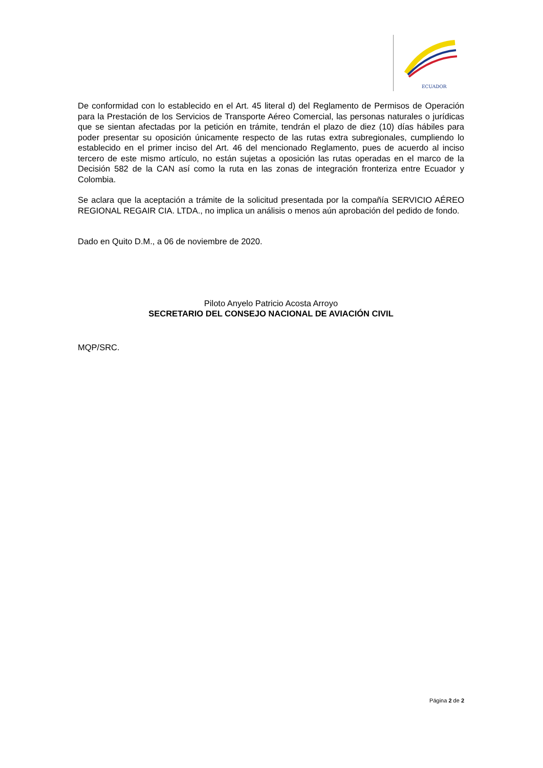ECUADOR
De conformidad con lo establecido en el Art. 45 literal d) del Reglamento de Permisos de Operación para la Prestación de los Servicios de Transporte Aéreo Comercial, las personas naturales o jurídicas que se sientan afectadas por la petición en trámite, tendrán el plazo de diez (10) días hábiles para poder presentar su oposición únicamente respecto de las rutas extra subregionales, cumpliendo lo establecido en el primer inciso del Art. 46 del mencionado Reglamento, pues de acuerdo al inciso tercero de este mismo artículo, no están sujetas a oposición las rutas operadas en el marco de la Decisión 582 de la CAN así como la ruta en las zonas de integración fronteriza entre Ecuador y Colombia.
Se aclara que la aceptación a trámite de la solicitud presentada por la compañía SERVICIO AÉREO REGIONAL REGAIR CIA. LTDA., no implica un análisis o menos aún aprobación del pedido de fondo.
Dado en Quito D.M., a 06 de noviembre de 2020.
Piloto Anyelo Patricio Acosta Arroyo
SECRETARIO DEL CONSEJO NACIONAL DE AVIACIÓN CIVIL
MQP/SRC.
Página 2 de 2